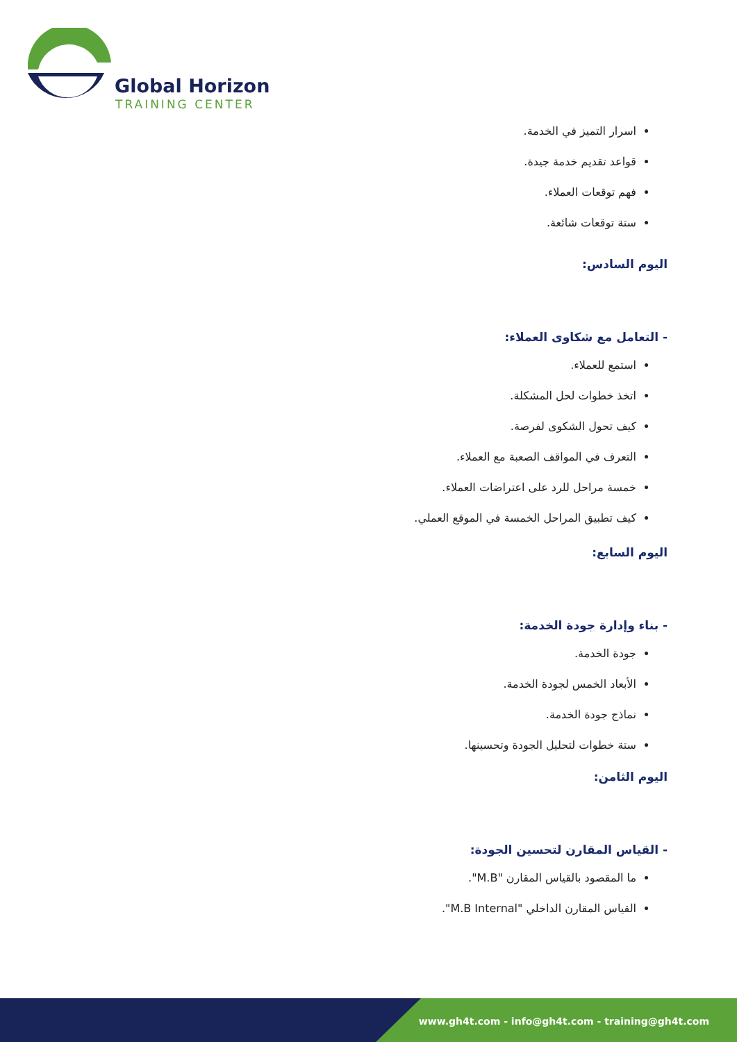Global Horizon
TRAINING CENTER
اسرار التميز في الخدمة.
قواعد تقديم خدمة جيدة.
فهم توقعات العملاء.
ستة توقعات شائعة.
اليوم السادس:
- التعامل مع شكاوى العملاء:
استمع للعملاء.
اتخذ خطوات لحل المشكلة.
كيف تحول الشكوى لفرصة.
التعرف في المواقف الصعبة مع العملاء.
خمسة مراحل للرد على اعتراضات العملاء.
كيف تطبيق المراحل الخمسة في الموقع العملي.
اليوم السابع:
- بناء وإدارة جودة الخدمة:
جودة الخدمة.
الأبعاد الخمس لجودة الخدمة.
نماذج جودة الخدمة.
ستة خطوات لتحليل الجودة وتحسينها.
اليوم الثامن:
- القياس المقارن لتحسين الجودة:
ما المقصود بالقياس المقارن "M.B".
القياس المقارن الداخلي "M.B Internal".
www.gh4t.com - info@gh4t.com - training@gh4t.com